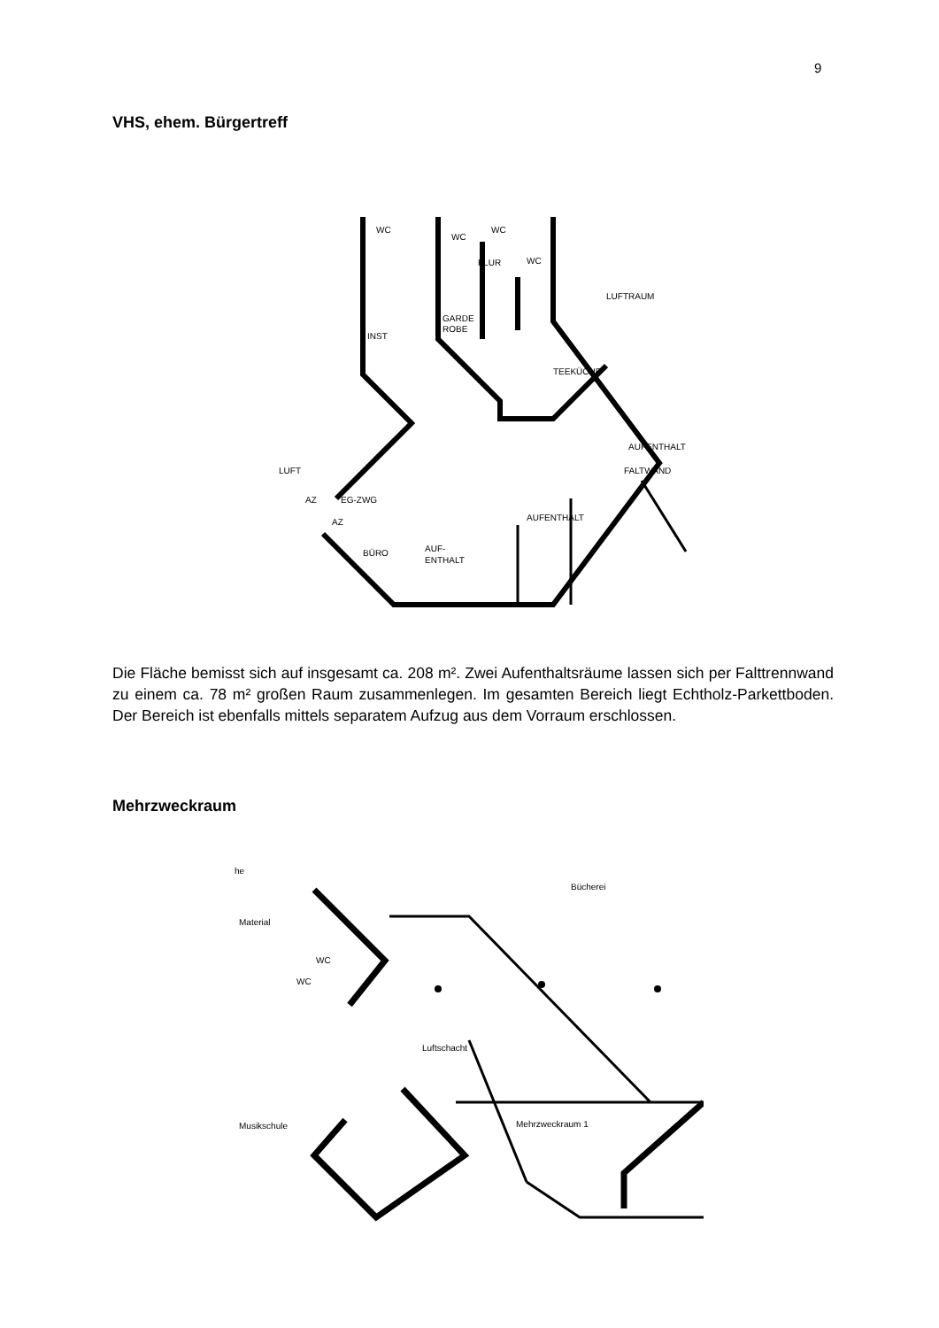9
VHS, ehem. Bürgertreff
WC
WC
WC
FLUR
WC
LUFTRAUM
GARDE
ROBE
INST
TEEKÜCHE
AUFENTHALT
FALTWAND
LUFT
AZ
EG-ZWG
AZ
AUFENTHALT
BÜRO
AUF-
ENTHALT
Die Fläche bemisst sich auf insgesamt ca. 208 m². Zwei Aufenthaltsräume lassen sich per Falttrennwand zu einem ca. 78 m² großen Raum zusammenlegen. Im gesamten Bereich liegt Echtholz-Parkettboden. Der Bereich ist ebenfalls mittels separatem Aufzug aus dem Vorraum erschlossen.
Mehrzweckraum
he
Bücherei
Material
WC
WC
Luftschacht
Musikschule
Mehrzweckraum 1